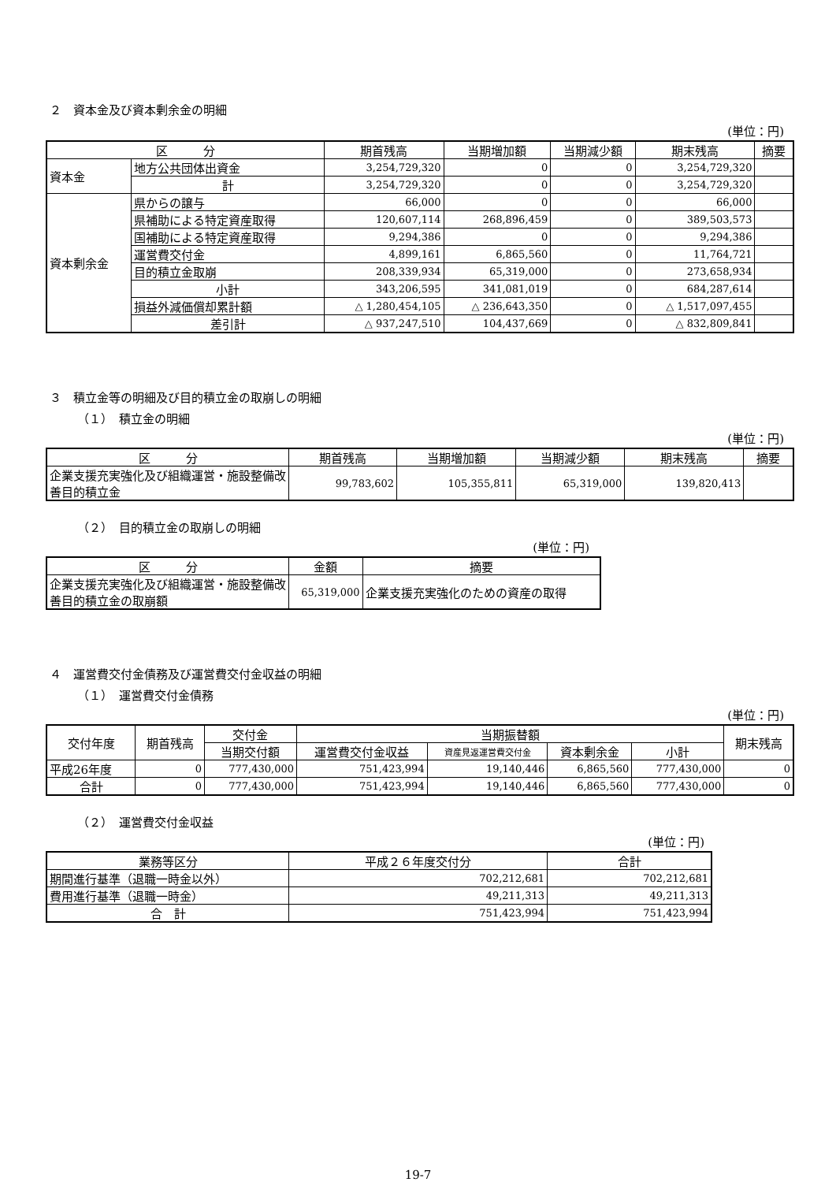２　資本金及び資本剰余金の明細
(単位：円)
| 区 分 | | 期首残高 | 当期増加額 | 当期減少額 | 期末残高 | 摘要 |
| --- | --- | --- | --- | --- | --- | --- |
| 資本金 | 地方公共団体出資金 | 3,254,729,320 | 0 | 0 | 3,254,729,320 | |
| | 計 | 3,254,729,320 | 0 | 0 | 3,254,729,320 | |
| 資本剰余金 | 県からの譲与 | 66,000 | 0 | 0 | 66,000 | |
| | 県補助による特定資産取得 | 120,607,114 | 268,896,459 | 0 | 389,503,573 | |
| | 国補助による特定資産取得 | 9,294,386 | 0 | 0 | 9,294,386 | |
| | 運営費交付金 | 4,899,161 | 6,865,560 | 0 | 11,764,721 | |
| | 目的積立金取崩 | 208,339,934 | 65,319,000 | 0 | 273,658,934 | |
| | 小計 | 343,206,595 | 341,081,019 | 0 | 684,287,614 | |
| | 損益外減価償却累計額 | △ 1,280,454,105 | △ 236,643,350 | 0 | △ 1,517,097,455 | |
| | 差引計 | △ 937,247,510 | 104,437,669 | 0 | △ 832,809,841 | |
３　積立金等の明細及び目的積立金の取崩しの明細
（１）　積立金の明細
(単位：円)
| 区 分 | 期首残高 | 当期増加額 | 当期減少額 | 期末残高 | 摘要 |
| --- | --- | --- | --- | --- | --- |
| 企業支援充実強化及び組織運営・施設整備改善目的積立金 | 99,783,602 | 105,355,811 | 65,319,000 | 139,820,413 | |
（２）　目的積立金の取崩しの明細
(単位：円)
| 区 分 | 金額 | 摘要 |
| --- | --- | --- |
| 企業支援充実強化及び組織運営・施設整備改善目的積立金の取崩額 | 65,319,000 | 企業支援充実強化のための資産の取得 |
４　運営費交付金債務及び運営費交付金収益の明細
（１）　運営費交付金債務
(単位：円)
| 交付年度 | 期首残高 | 交付金 | 当期振替額 | | | | 期末残高 |
| --- | --- | --- | --- | --- | --- | --- | --- |
| | | 当期交付額 | 運営費交付金収益 | 資産見返運営費交付金 | 資本剰余金 | 小計 | |
| 平成26年度 | 0 | 777,430,000 | 751,423,994 | 19,140,446 | 6,865,560 | 777,430,000 | 0 |
| 合計 | 0 | 777,430,000 | 751,423,994 | 19,140,446 | 6,865,560 | 777,430,000 | 0 |
（２）　運営費交付金収益
(単位：円)
| 業務等区分 | 平成２６年度交付分 | 合計 |
| --- | --- | --- |
| 期間進行基準（退職一時金以外） | 702,212,681 | 702,212,681 |
| 費用進行基準（退職一時金） | 49,211,313 | 49,211,313 |
| 合 計 | 751,423,994 | 751,423,994 |
19-7